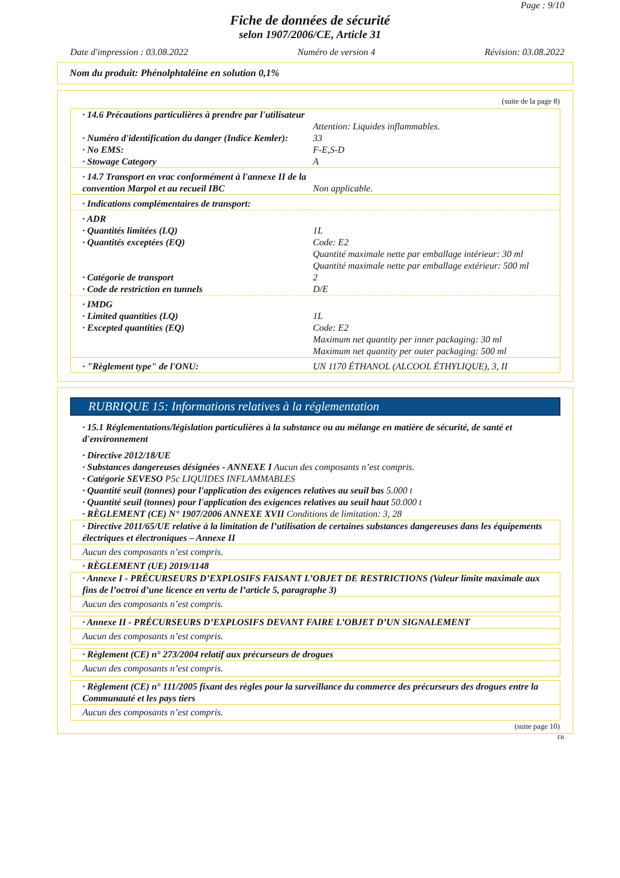Page : 9/10
Fiche de données de sécurité
selon 1907/2006/CE, Article 31
Date d'impression : 03.08.2022 Numéro de version 4 Révision: 03.08.2022
Nom du produit: Phénolphtaléine en solution 0,1%
(suite de la page 8)
| · 14.6 Précautions particulières à prendre par l'utilisateur | Attention: Liquides inflammables. |
| · Numéro d'identification du danger (Indice Kemler): | 33 |
| · No EMS: | F-E,S-D |
| · Stowage Category | A |
| · 14.7 Transport en vrac conformément à l'annexe II de la convention Marpol et au recueil IBC | Non applicable. |
| · Indications complémentaires de transport: | |
| · ADR | |
| · Quantités limitées (LQ) | 1L |
| · Quantités exceptées (EQ) | Code: E2 Quantité maximale nette par emballage intérieur: 30 ml Quantité maximale nette par emballage extérieur: 500 ml |
| · Catégorie de transport | 2 |
| · Code de restriction en tunnels | D/E |
| · IMDG | |
| · Limited quantities (LQ) | 1L |
| · Excepted quantities (EQ) | Code: E2 Maximum net quantity per inner packaging: 30 ml Maximum net quantity per outer packaging: 500 ml |
| · "Règlement type" de l'ONU: | UN 1170 ÉTHANOL (ALCOOL ÉTHYLIQUE), 3, II |
RUBRIQUE 15: Informations relatives à la réglementation
· 15.1 Réglementations/législation particulières à la substance ou au mélange en matière de sécurité, de santé et d'environnement
· Directive 2012/18/UE
· Substances dangereuses désignées - ANNEXE I Aucun des composants n’est compris.
· Catégorie SEVESO P5c LIQUIDES INFLAMMABLES
· Quantité seuil (tonnes) pour l'application des exigences relatives au seuil bas 5.000 t
· Quantité seuil (tonnes) pour l'application des exigences relatives au seuil haut 50.000 t
· RÈGLEMENT (CE) N° 1907/2006 ANNEXE XVII Conditions de limitation: 3, 28
· Directive 2011/65/UE relative à la limitation de l’utilisation de certaines substances dangereuses dans les équipements électriques et électroniques – Annexe II
Aucun des composants n’est compris.
· RÈGLEMENT (UE) 2019/1148
· Annexe I - PRÉCURSEURS D’EXPLOSIFS FAISANT L’OBJET DE RESTRICTIONS (Valeur limite maximale aux fins de l’octroi d’une licence en vertu de l’article 5, paragraphe 3)
Aucun des composants n’est compris.
· Annexe II - PRÉCURSEURS D’EXPLOSIFS DEVANT FAIRE L’OBJET D’UN SIGNALEMENT
Aucun des composants n’est compris.
· Règlement (CE) n° 273/2004 relatif aux précurseurs de drogues
Aucun des composants n’est compris.
· Règlement (CE) n° 111/2005 fixant des règles pour la surveillance du commerce des précurseurs des drogues entre la Communauté et les pays tiers
Aucun des composants n’est compris.
(suite page 10)
FR